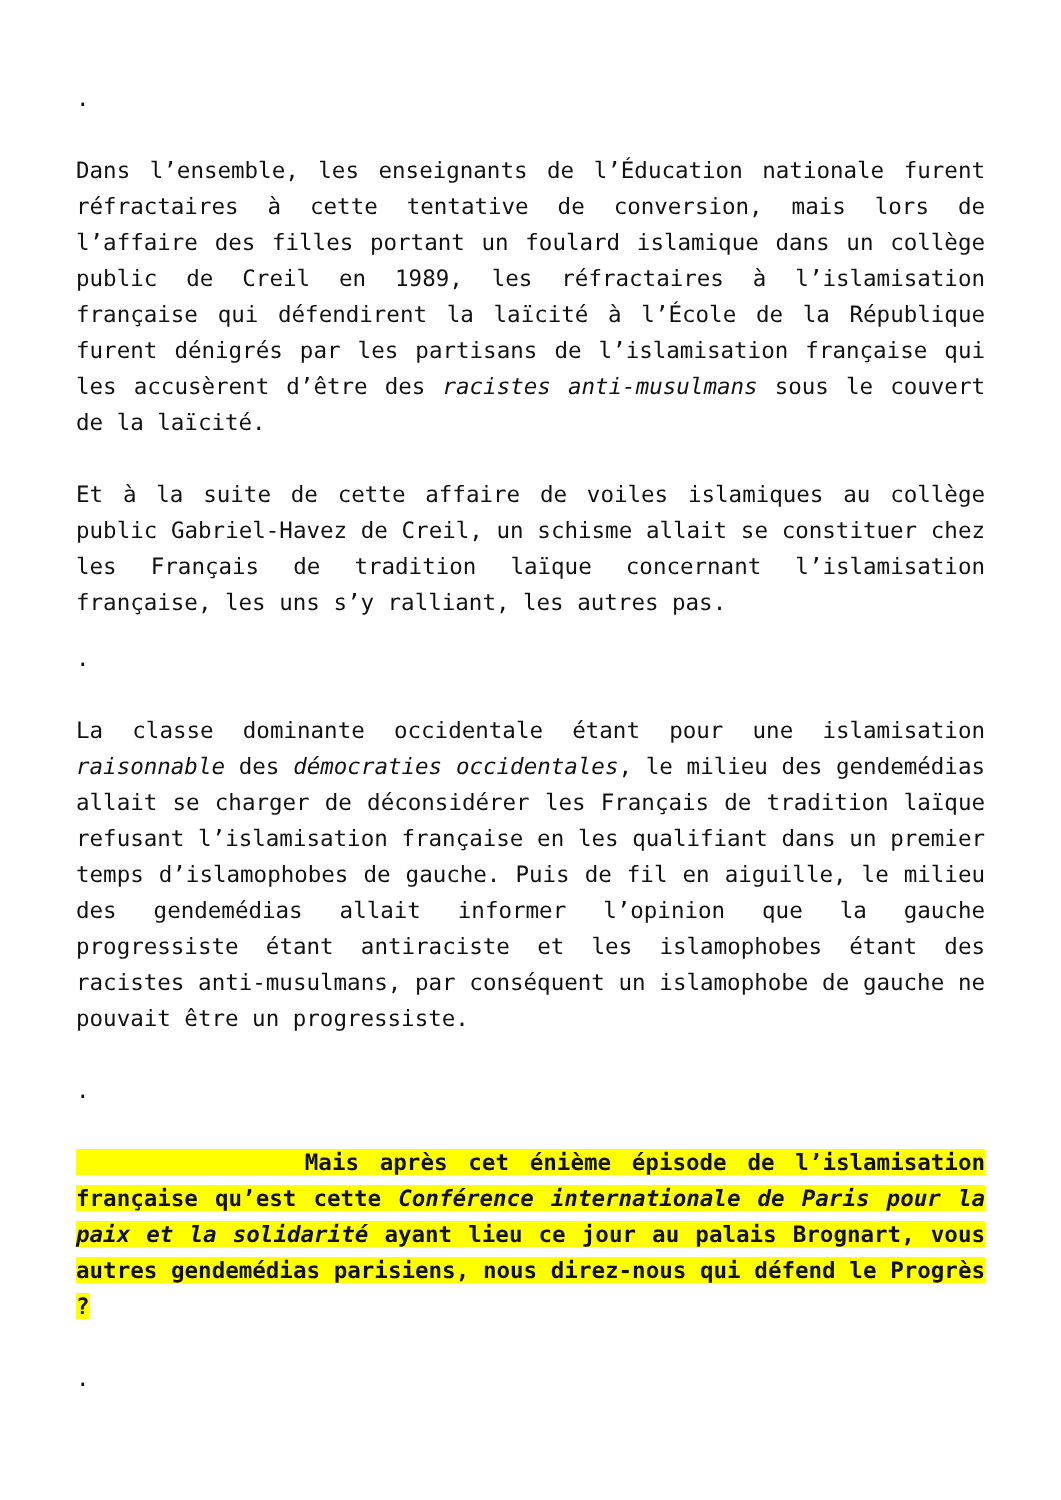.
Dans l’ensemble, les enseignants de l’Éducation nationale furent réfractaires à cette tentative de conversion, mais lors de l’affaire des filles portant un foulard islamique dans un collège public de Creil en 1989, les réfractaires à l’islamisation française qui défendirent la laïcité à l’École de la République furent dénigrés par les partisans de l’islamisation française qui les accusèrent d’être des racistes anti-musulmans sous le couvert de la laïcité.
Et à la suite de cette affaire de voiles islamiques au collège public Gabriel-Havez de Creil, un schisme allait se constituer chez les Français de tradition laïque concernant l’islamisation française, les uns s’y ralliant, les autres pas.
.
La classe dominante occidentale étant pour une islamisation raisonnable des démocraties occidentales, le milieu des gendemédias allait se charger de déconsidérer les Français de tradition laïque refusant l’islamisation française en les qualifiant dans un premier temps d’islamophobes de gauche. Puis de fil en aiguille, le milieu des gendemédias allait informer l’opinion que la gauche progressiste étant antiraciste et les islamophobes étant des racistes anti-musulmans, par conséquent un islamophobe de gauche ne pouvait être un progressiste.
.
Mais après cet énième épisode de l’islamisation française qu’est cette Conférence internationale de Paris pour la paix et la solidarité ayant lieu ce jour au palais Brognart, vous autres gendemédias parisiens, nous direz-nous qui défend le Progrès ?
.